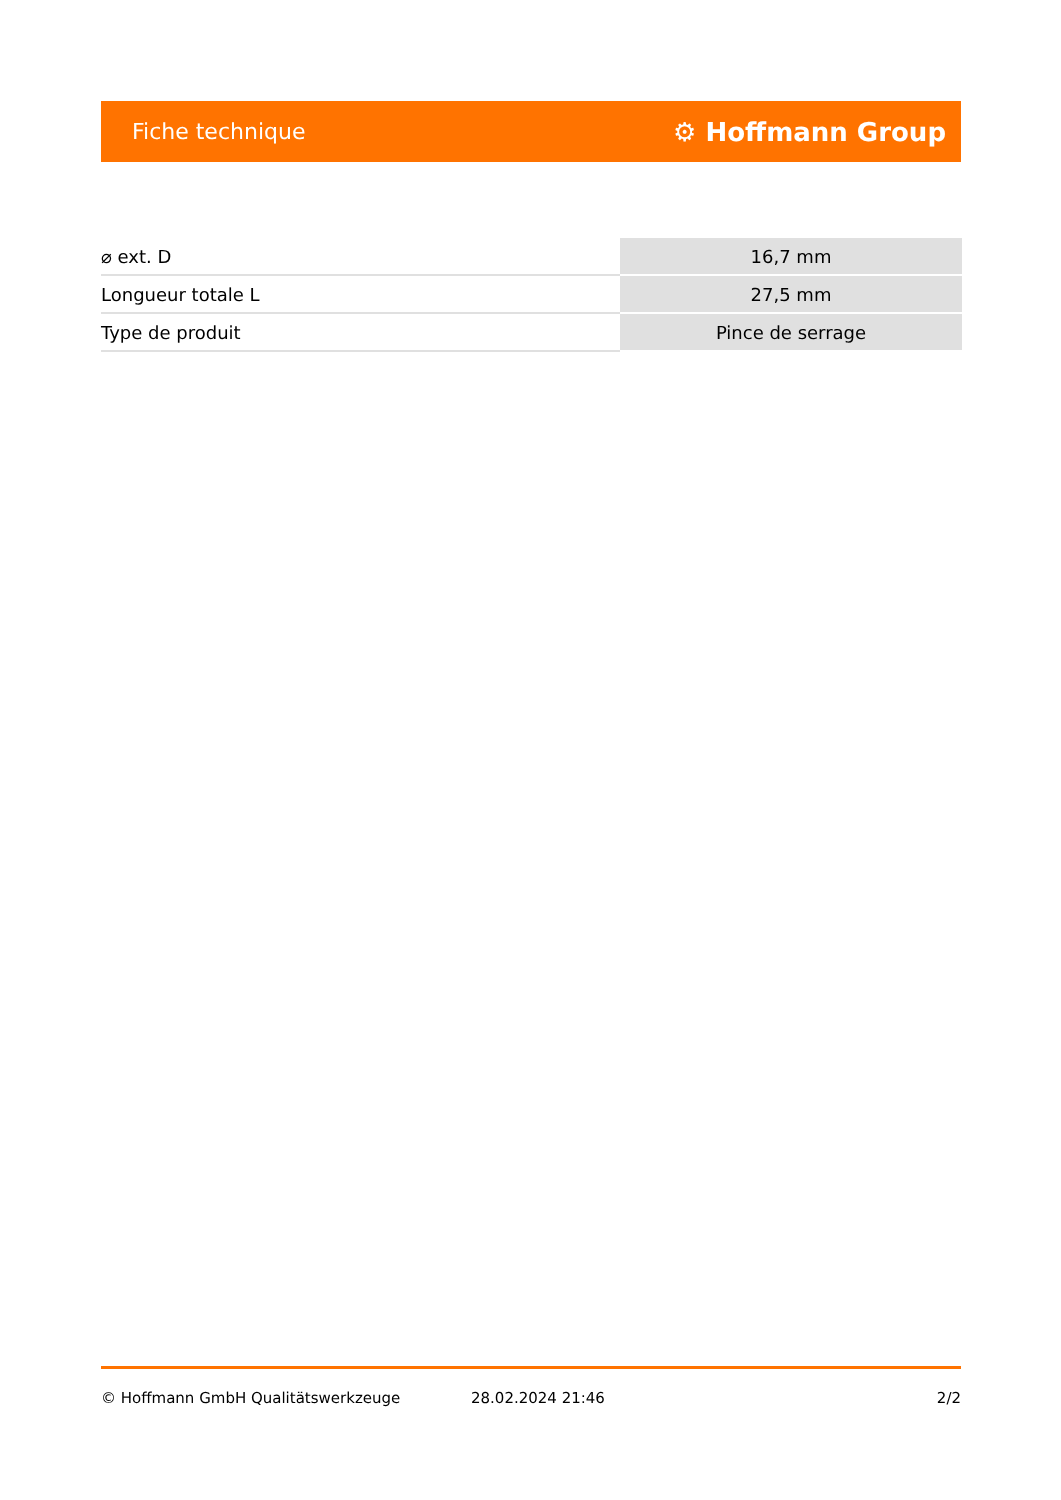Fiche technique ⚙ Hoffmann Group
| ⌀ ext. D | 16,7 mm |
| Longueur totale L | 27,5 mm |
| Type de produit | Pince de serrage |
© Hoffmann GmbH Qualitätswerkzeuge 28.02.2024 21:46 2/2